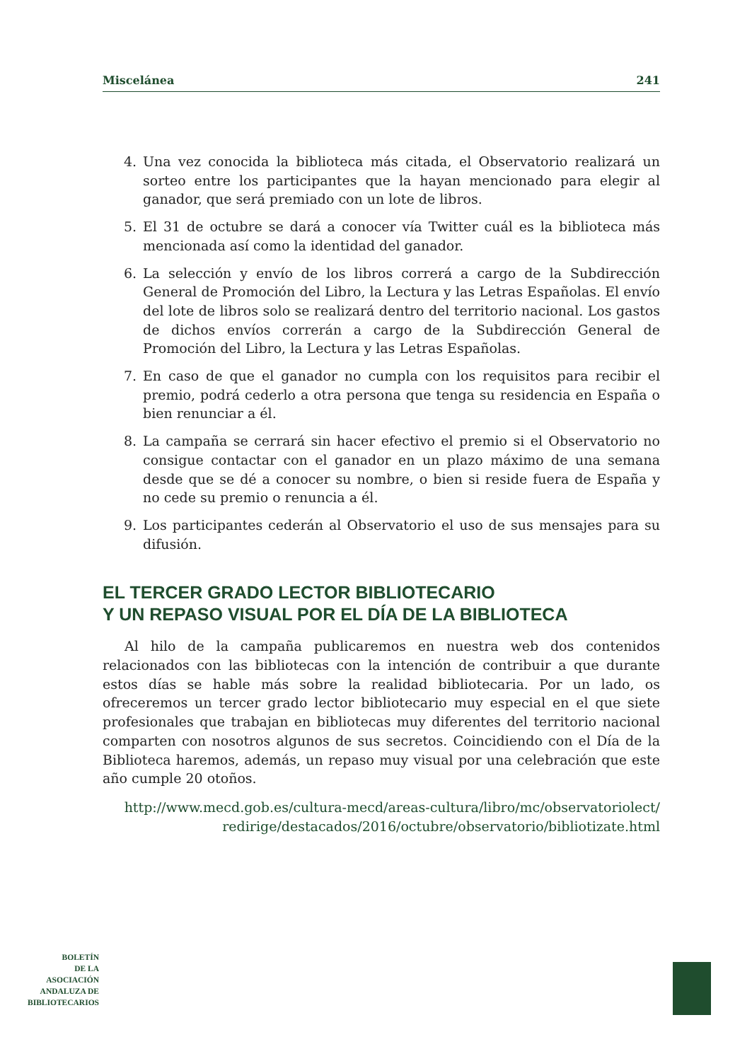Miscelánea 241
4. Una vez conocida la biblioteca más citada, el Observatorio realizará un sorteo entre los participantes que la hayan mencionado para elegir al ganador, que será premiado con un lote de libros.
5. El 31 de octubre se dará a conocer vía Twitter cuál es la biblioteca más mencionada así como la identidad del ganador.
6. La selección y envío de los libros correrá a cargo de la Subdirección General de Promoción del Libro, la Lectura y las Letras Españolas. El envío del lote de libros solo se realizará dentro del territorio nacional. Los gastos de dichos envíos correrán a cargo de la Subdirección General de Promoción del Libro, la Lectura y las Letras Españolas.
7. En caso de que el ganador no cumpla con los requisitos para recibir el premio, podrá cederlo a otra persona que tenga su residencia en España o bien renunciar a él.
8. La campaña se cerrará sin hacer efectivo el premio si el Observatorio no consigue contactar con el ganador en un plazo máximo de una semana desde que se dé a conocer su nombre, o bien si reside fuera de España y no cede su premio o renuncia a él.
9. Los participantes cederán al Observatorio el uso de sus mensajes para su difusión.
EL TERCER GRADO LECTOR BIBLIOTECARIO
Y UN REPASO VISUAL POR EL DÍA DE LA BIBLIOTECA
Al hilo de la campaña publicaremos en nuestra web dos contenidos relacionados con las bibliotecas con la intención de contribuir a que durante estos días se hable más sobre la realidad bibliotecaria. Por un lado, os ofreceremos un tercer grado lector bibliotecario muy especial en el que siete profesionales que trabajan en bibliotecas muy diferentes del territorio nacional comparten con nosotros algunos de sus secretos. Coincidiendo con el Día de la Biblioteca haremos, además, un repaso muy visual por una celebración que este año cumple 20 otoños.
http://www.mecd.gob.es/cultura-mecd/areas-cultura/libro/mc/observatoriolect/
redirige/destacados/2016/octubre/observatorio/bibliotizate.html
BOLETÍN
DE LA
ASOCIACIÓN
ANDALUZA DE
BIBLIOTECARIOS